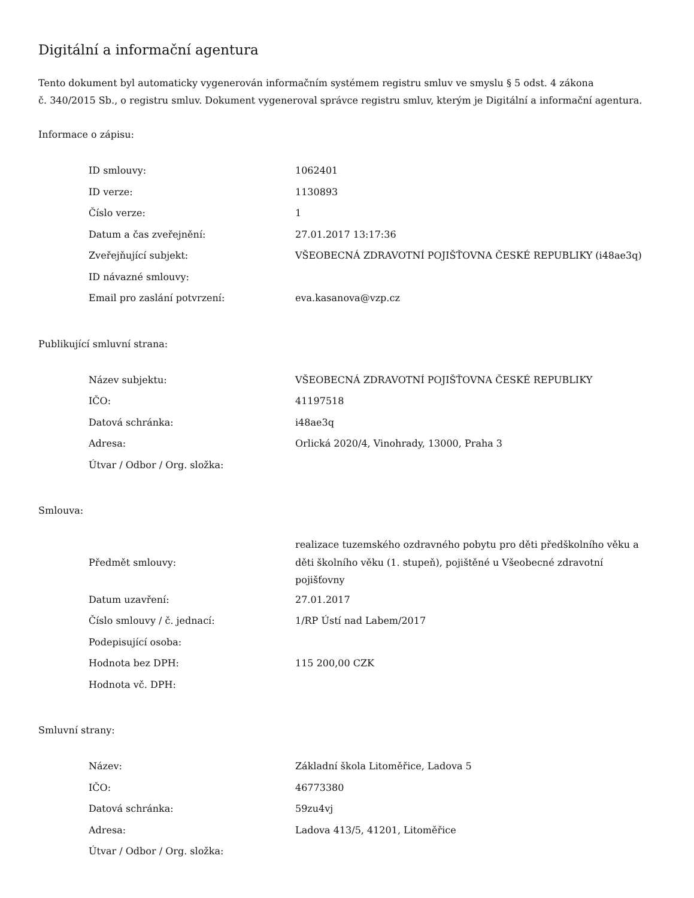Digitální a informační agentura
Tento dokument byl automaticky vygenerován informačním systémem registru smluv ve smyslu § 5 odst. 4 zákona
č. 340/2015 Sb., o registru smluv. Dokument vygeneroval správce registru smluv, kterým je Digitální a informační agentura.
Informace o zápisu:
| ID smlouvy: | 1062401 |
| ID verze: | 1130893 |
| Číslo verze: | 1 |
| Datum a čas zveřejnění: | 27.01.2017 13:17:36 |
| Zveřejňující subjekt: | VŠEOBECNÁ ZDRAVOTNÍ POJIŠŤOVNA ČESKÉ REPUBLIKY (i48ae3q) |
| ID návazné smlouvy: | |
| Email pro zaslání potvrzení: | eva.kasanova@vzp.cz |
Publikující smluvní strana:
| Název subjektu: | VŠEOBECNÁ ZDRAVOTNÍ POJIŠŤOVNA ČESKÉ REPUBLIKY |
| IČO: | 41197518 |
| Datová schránka: | i48ae3q |
| Adresa: | Orlická 2020/4, Vinohrady, 13000, Praha 3 |
| Útvar / Odbor / Org. složka: | |
Smlouva:
| Předmět smlouvy: | realizace tuzemského ozdravného pobytu pro děti předškolního věku a děti školního věku (1. stupeň), pojištěné u Všeobecné zdravotní pojišťovny |
| Datum uzavření: | 27.01.2017 |
| Číslo smlouvy / č. jednací: | 1/RP Ústí nad Labem/2017 |
| Podepisující osoba: | |
| Hodnota bez DPH: | 115 200,00 CZK |
| Hodnota vč. DPH: | |
Smluvní strany:
| Název: | Základní škola Litoměřice, Ladova 5 |
| IČO: | 46773380 |
| Datová schránka: | 59zu4vj |
| Adresa: | Ladova 413/5, 41201, Litoměřice |
| Útvar / Odbor / Org. složka: | |